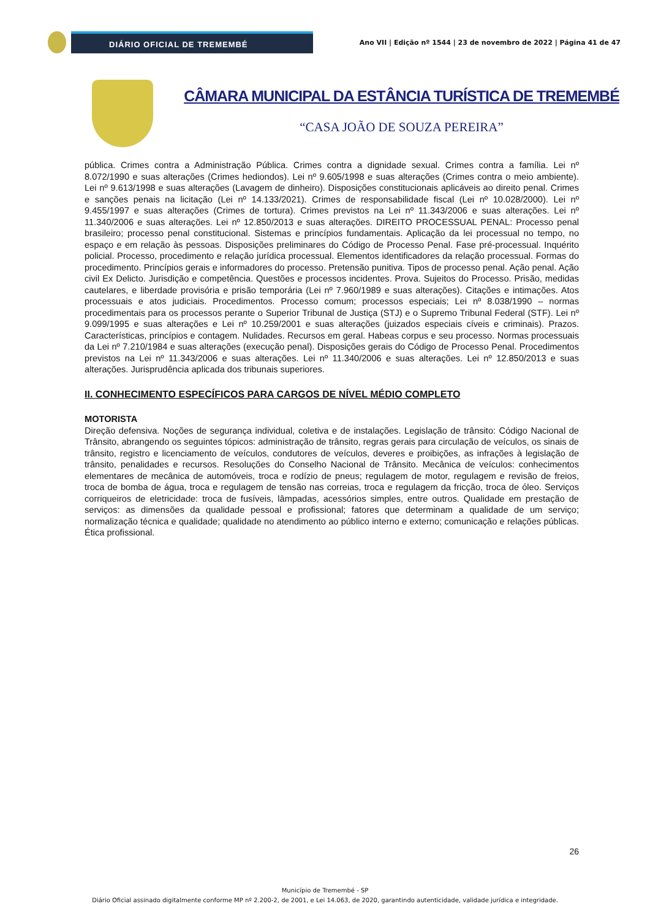DIÁRIO OFICIAL DE TREMEMBÉ
Ano VII | Edição nº 1544 | 23 de novembro de 2022 | Página 41 de 47
CÂMARA MUNICIPAL DA ESTÂNCIA TURÍSTICA DE TREMEMBÉ
“CASA JOÃO DE SOUZA PEREIRA”
pública. Crimes contra a Administração Pública. Crimes contra a dignidade sexual. Crimes contra a família. Lei nº 8.072/1990 e suas alterações (Crimes hediondos). Lei nº 9.605/1998 e suas alterações (Crimes contra o meio ambiente). Lei nº 9.613/1998 e suas alterações (Lavagem de dinheiro). Disposições constitucionais aplicáveis ao direito penal. Crimes e sanções penais na licitação (Lei nº 14.133/2021). Crimes de responsabilidade fiscal (Lei nº 10.028/2000). Lei nº 9.455/1997 e suas alterações (Crimes de tortura). Crimes previstos na Lei nº 11.343/2006 e suas alterações. Lei nº 11.340/2006 e suas alterações. Lei nº 12.850/2013 e suas alterações. DIREITO PROCESSUAL PENAL: Processo penal brasileiro; processo penal constitucional. Sistemas e princípios fundamentais. Aplicação da lei processual no tempo, no espaço e em relação às pessoas. Disposições preliminares do Código de Processo Penal. Fase pré-processual. Inquérito policial. Processo, procedimento e relação jurídica processual. Elementos identificadores da relação processual. Formas do procedimento. Princípios gerais e informadores do processo. Pretensão punitiva. Tipos de processo penal. Ação penal. Ação civil Ex Delicto. Jurisdição e competência. Questões e processos incidentes. Prova. Sujeitos do Processo. Prisão, medidas cautelares, e liberdade provisória e prisão temporária (Lei nº 7.960/1989 e suas alterações). Citações e intimações. Atos processuais e atos judiciais. Procedimentos. Processo comum; processos especiais; Lei nº 8.038/1990 – normas procedimentais para os processos perante o Superior Tribunal de Justiça (STJ) e o Supremo Tribunal Federal (STF). Lei nº 9.099/1995 e suas alterações e Lei nº 10.259/2001 e suas alterações (juizados especiais cíveis e criminais). Prazos. Características, princípios e contagem. Nulidades. Recursos em geral. Habeas corpus e seu processo. Normas processuais da Lei nº 7.210/1984 e suas alterações (execução penal). Disposições gerais do Código de Processo Penal. Procedimentos previstos na Lei nº 11.343/2006 e suas alterações. Lei nº 11.340/2006 e suas alterações. Lei nº 12.850/2013 e suas alterações. Jurisprudência aplicada dos tribunais superiores.
II. CONHECIMENTO ESPECÍFICOS PARA CARGOS DE NÍVEL MÉDIO COMPLETO
MOTORISTA
Direção defensiva. Noções de segurança individual, coletiva e de instalações. Legislação de trânsito: Código Nacional de Trânsito, abrangendo os seguintes tópicos: administração de trânsito, regras gerais para circulação de veículos, os sinais de trânsito, registro e licenciamento de veículos, condutores de veículos, deveres e proibições, as infrações à legislação de trânsito, penalidades e recursos. Resoluções do Conselho Nacional de Trânsito. Mecânica de veículos: conhecimentos elementares de mecânica de automóveis, troca e rodízio de pneus; regulagem de motor, regulagem e revisão de freios, troca de bomba de água, troca e regulagem de tensão nas correias, troca e regulagem da fricção, troca de óleo. Serviços corriqueiros de eletricidade: troca de fusíveis, lâmpadas, acessórios simples, entre outros. Qualidade em prestação de serviços: as dimensões da qualidade pessoal e profissional; fatores que determinam a qualidade de um serviço; normalização técnica e qualidade; qualidade no atendimento ao público interno e externo; comunicação e relações públicas. Ética profissional.
26
Município de Tremembé - SP
Diário Oficial assinado digitalmente conforme MP nº 2.200-2, de 2001, e Lei 14.063, de 2020, garantindo autenticidade, validade jurídica e integridade.